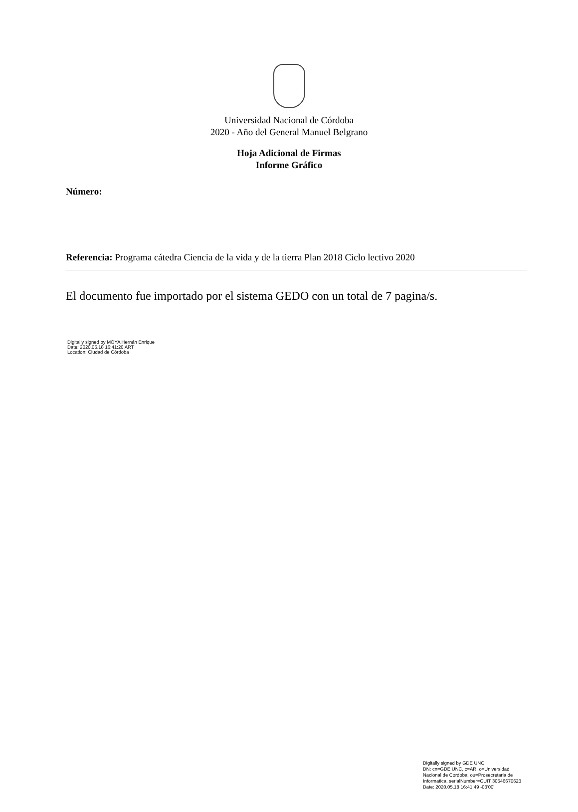Universidad Nacional de Córdoba
2020 - Año del General Manuel Belgrano
Hoja Adicional de Firmas
Informe Gráfico
Número:
Referencia: Programa cátedra Ciencia de la vida y de la tierra Plan 2018 Ciclo lectivo 2020
El documento fue importado por el sistema GEDO con un total de 7 pagina/s.
Digitally signed by MOYA Hernán Enrique
Date: 2020.05.18 16:41:20 ART
Location: Ciudad de Córdoba
Digitally signed by GDE UNC
DN: cn=GDE UNC, c=AR, o=Universidad
Nacional de Cordoba, ou=Prosecretaria de
Informatica, serialNumber=CUIT 30546670623
Date: 2020.05.18 16:41:49 -03'00'